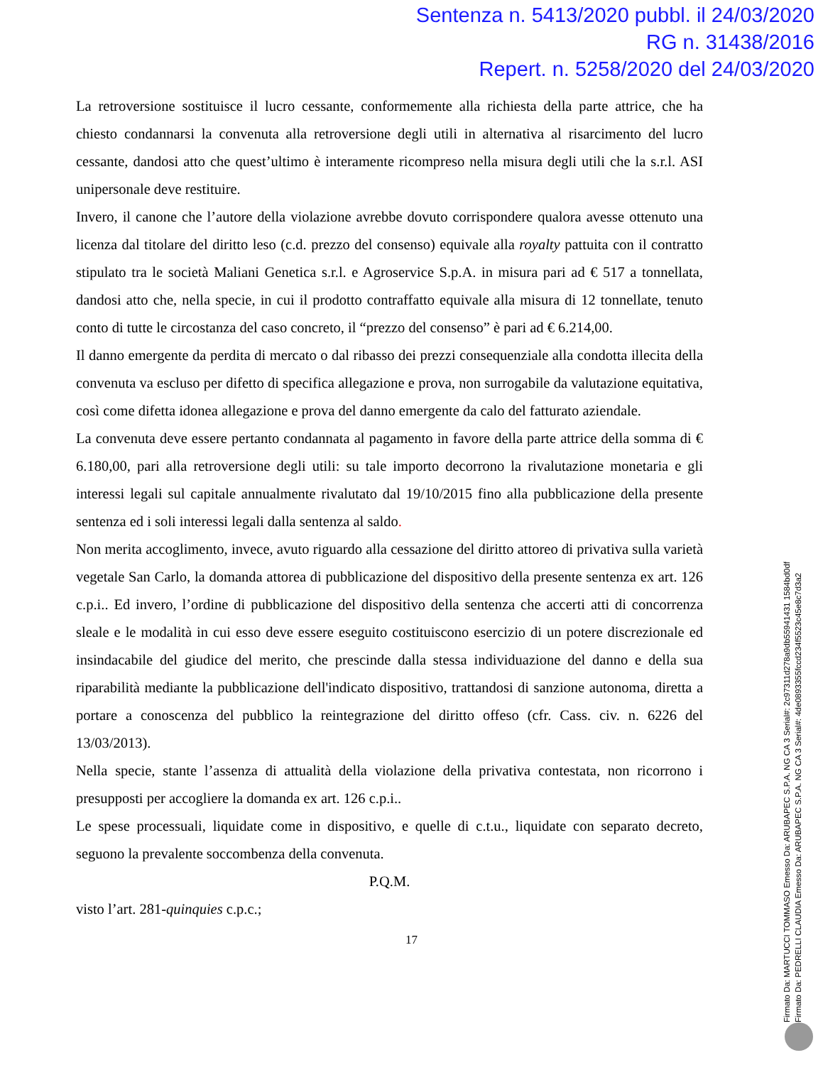Sentenza n. 5413/2020 pubbl. il 24/03/2020
RG n. 31438/2016
Repert. n. 5258/2020 del 24/03/2020
La retroversione sostituisce il lucro cessante, conformemente alla richiesta della parte attrice, che ha chiesto condannarsi la convenuta alla retroversione degli utili in alternativa al risarcimento del lucro cessante, dandosi atto che quest’ultimo è interamente ricompreso nella misura degli utili che la s.r.l. ASI unipersonale deve restituire.
Invero, il canone che l’autore della violazione avrebbe dovuto corrispondere qualora avesse ottenuto una licenza dal titolare del diritto leso (c.d. prezzo del consenso) equivale alla royalty pattuita con il contratto stipulato tra le società Maliani Genetica s.r.l. e Agroservice S.p.A. in misura pari ad € 517 a tonnellata, dandosi atto che, nella specie, in cui il prodotto contraffatto equivale alla misura di 12 tonnellate, tenuto conto di tutte le circostanza del caso concreto, il “prezzo del consenso” è pari ad € 6.214,00.
Il danno emergente da perdita di mercato o dal ribasso dei prezzi consequenziale alla condotta illecita della convenuta va escluso per difetto di specifica allegazione e prova, non surrogabile da valutazione equitativa, così come difetta idonea allegazione e prova del danno emergente da calo del fatturato aziendale.
La convenuta deve essere pertanto condannata al pagamento in favore della parte attrice della somma di € 6.180,00, pari alla retroversione degli utili: su tale importo decorrono la rivalutazione monetaria e gli interessi legali sul capitale annualmente rivalutato dal 19/10/2015 fino alla pubblicazione della presente sentenza ed i soli interessi legali dalla sentenza al saldo.
Non merita accoglimento, invece, avuto riguardo alla cessazione del diritto attoreo di privativa sulla varietà vegetale San Carlo, la domanda attorea di pubblicazione del dispositivo della presente sentenza ex art. 126 c.p.i.. Ed invero, l’ordine di pubblicazione del dispositivo della sentenza che accerti atti di concorrenza sleale e le modalità in cui esso deve essere eseguito costituiscono esercizio di un potere discrezionale ed insindacabile del giudice del merito, che prescinde dalla stessa individuazione del danno e della sua riparabilità mediante la pubblicazione dell'indicato dispositivo, trattandosi di sanzione autonoma, diretta a portare a conoscenza del pubblico la reintegrazione del diritto offeso (cfr. Cass. civ. n. 6226 del 13/03/2013).
Nella specie, stante l’assenza di attualità della violazione della privativa contestata, non ricorrono i presupposti per accogliere la domanda ex art. 126 c.p.i..
Le spese processuali, liquidate come in dispositivo, e quelle di c.t.u., liquidate con separato decreto, seguono la prevalente soccombenza della convenuta.
P.Q.M.
visto l’art. 281-quinquies c.p.c.;
17
Firmato Da: MARTUCCI TOMMASO Emesso Da: ARUBAPEC S.P.A. NG CA 3 Serial#: 2c97311d278a9db55941431 1584bd0df
Firmato Da: PEDRELLI CLAUDIA Emesso Da: ARUBAPEC S.P.A. NG CA 3 Serial#: 4de0893355fccd234f5523c45e8c7d3a2